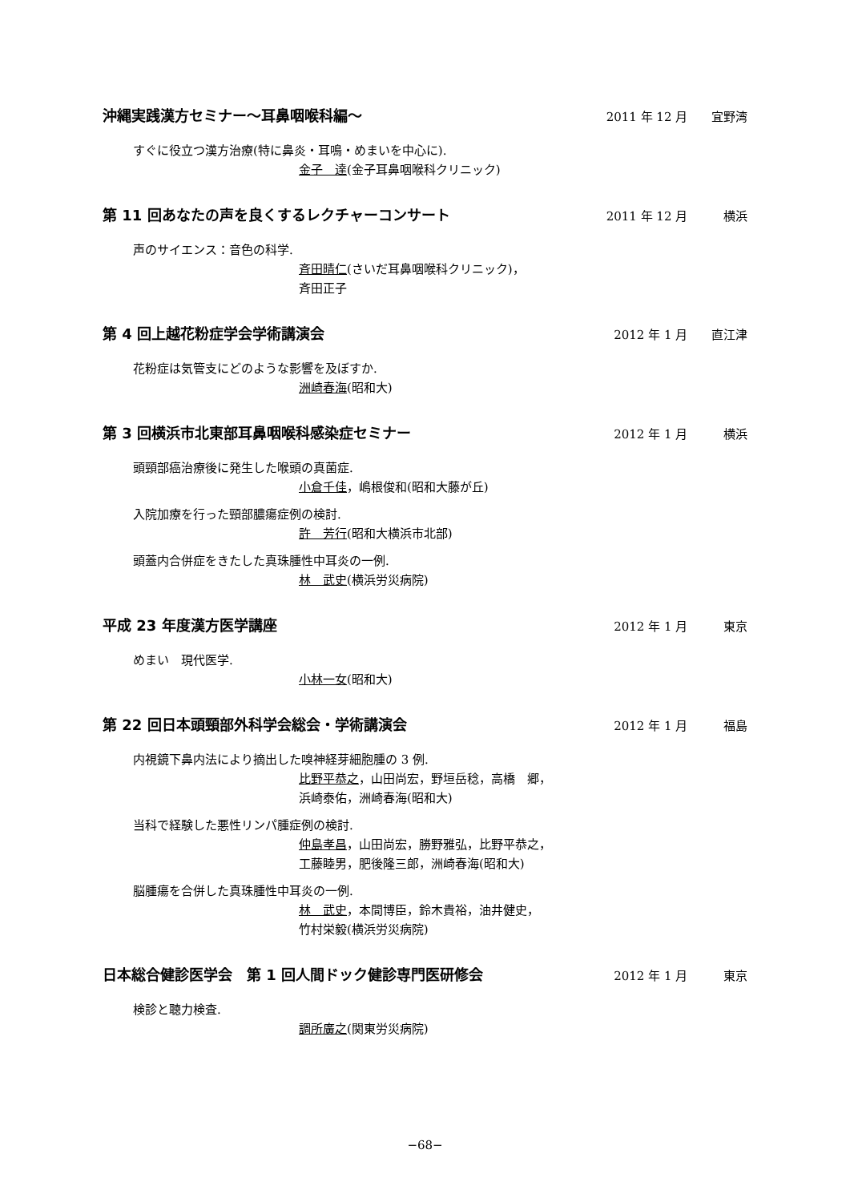沖縄実践漢方セミナー～耳鼻咽喉科編～
2011 年 12 月 宜野湾
すぐに役立つ漢方治療(特に鼻炎・耳鳴・めまいを中心に).
金子　達(金子耳鼻咽喉科クリニック)
第 11 回あなたの声を良くするレクチャーコンサート
2011 年 12 月 横浜
声のサイエンス：音色の科学.
斉田晴仁(さいだ耳鼻咽喉科クリニック)，
斉田正子
第 4 回上越花粉症学会学術講演会
2012 年 1 月 直江津
花粉症は気管支にどのような影響を及ぼすか.
洲崎春海(昭和大)
第 3 回横浜市北東部耳鼻咽喉科感染症セミナー
2012 年 1 月 横浜
頭頸部癌治療後に発生した喉頭の真菌症.
小倉千佳，嶋根俊和(昭和大藤が丘)
入院加療を行った頸部膿瘍症例の検討.
許　芳行(昭和大横浜市北部)
頭蓋内合併症をきたした真珠腫性中耳炎の一例.
林　武史(横浜労災病院)
平成 23 年度漢方医学講座
2012 年 1 月 東京
めまい　現代医学.
小林一女(昭和大)
第 22 回日本頭頸部外科学会総会・学術講演会
2012 年 1 月 福島
内視鏡下鼻内法により摘出した嗅神経芽細胞腫の 3 例.
比野平恭之，山田尚宏，野垣岳稔，高橋　郷，
浜崎泰佑，洲崎春海(昭和大)
当科で経験した悪性リンパ腫症例の検討.
仲島孝昌，山田尚宏，勝野雅弘，比野平恭之，
工藤睦男，肥後隆三郎，洲崎春海(昭和大)
脳腫瘍を合併した真珠腫性中耳炎の一例.
林　武史，本間博臣，鈴木貴裕，油井健史，
竹村栄毅(横浜労災病院)
日本総合健診医学会　第 1 回人間ドック健診専門医研修会
2012 年 1 月 東京
検診と聴力検査.
調所廣之(関東労災病院)
−68−